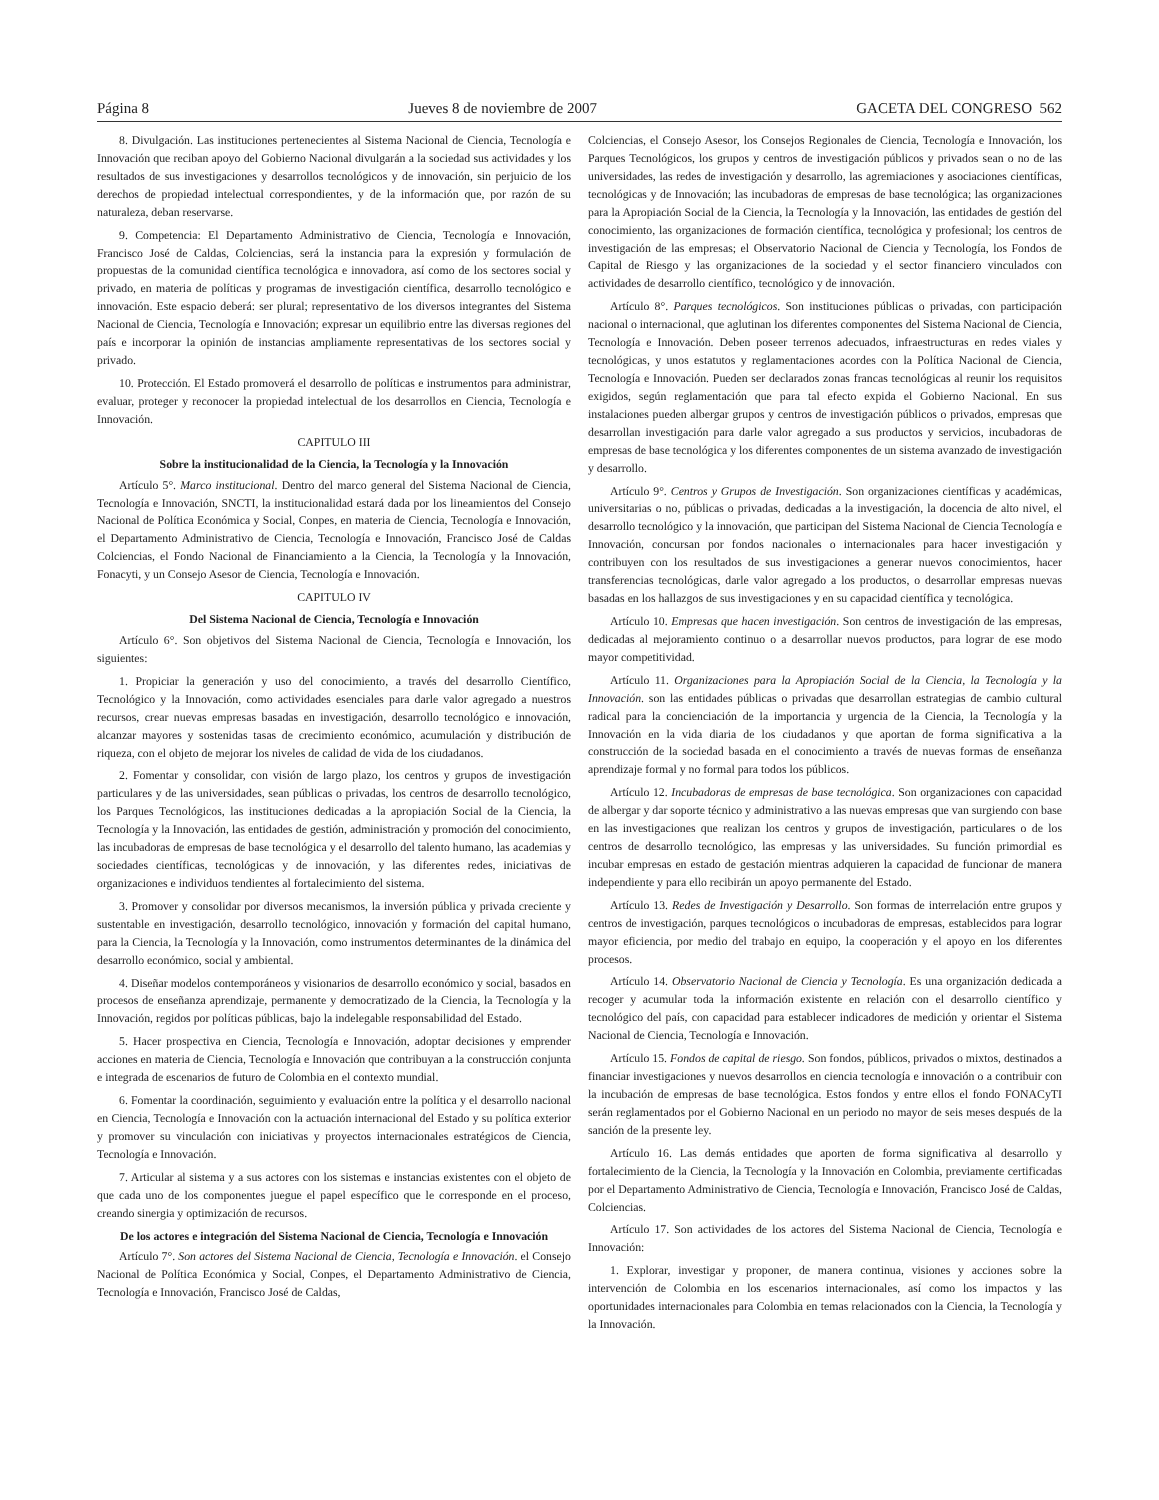Página 8 Jueves 8 de noviembre de 2007 GACETA DEL CONGRESO 562
8. Divulgación. Las instituciones pertenecientes al Sistema Nacional de Ciencia, Tecnología e Innovación que reciban apoyo del Gobierno Nacional divulgarán a la sociedad sus actividades y los resultados de sus investigaciones y desarrollos tecnológicos y de innovación, sin perjuicio de los derechos de propiedad intelectual correspondientes, y de la información que, por razón de su naturaleza, deban reservarse.
9. Competencia: El Departamento Administrativo de Ciencia, Tecnología e Innovación, Francisco José de Caldas, Colciencias, será la instancia para la expresión y formulación de propuestas de la comunidad científica tecnológica e innovadora, así como de los sectores social y privado, en materia de políticas y programas de investigación científica, desarrollo tecnológico e innovación. Este espacio deberá: ser plural; representativo de los diversos integrantes del Sistema Nacional de Ciencia, Tecnología e Innovación; expresar un equilibrio entre las diversas regiones del país e incorporar la opinión de instancias ampliamente representativas de los sectores social y privado.
10. Protección. El Estado promoverá el desarrollo de políticas e instrumentos para administrar, evaluar, proteger y reconocer la propiedad intelectual de los desarrollos en Ciencia, Tecnología e Innovación.
CAPITULO III
Sobre la institucionalidad de la Ciencia, la Tecnología y la Innovación
Artículo 5°. Marco institucional. Dentro del marco general del Sistema Nacional de Ciencia, Tecnología e Innovación, SNCTI, la institucionalidad estará dada por los lineamientos del Consejo Nacional de Política Económica y Social, Conpes, en materia de Ciencia, Tecnología e Innovación, el Departamento Administrativo de Ciencia, Tecnología e Innovación, Francisco José de Caldas Colciencias, el Fondo Nacional de Financiamiento a la Ciencia, la Tecnología y la Innovación, Fonacyti, y un Consejo Asesor de Ciencia, Tecnología e Innovación.
CAPITULO IV
Del Sistema Nacional de Ciencia, Tecnología e Innovación
Artículo 6°. Son objetivos del Sistema Nacional de Ciencia, Tecnología e Innovación, los siguientes:
1. Propiciar la generación y uso del conocimiento, a través del desarrollo Científico, Tecnológico y la Innovación, como actividades esenciales para darle valor agregado a nuestros recursos, crear nuevas empresas basadas en investigación, desarrollo tecnológico e innovación, alcanzar mayores y sostenidas tasas de crecimiento económico, acumulación y distribución de riqueza, con el objeto de mejorar los niveles de calidad de vida de los ciudadanos.
2. Fomentar y consolidar, con visión de largo plazo, los centros y grupos de investigación particulares y de las universidades, sean públicas o privadas, los centros de desarrollo tecnológico, los Parques Tecnológicos, las instituciones dedicadas a la apropiación Social de la Ciencia, la Tecnología y la Innovación, las entidades de gestión, administración y promoción del conocimiento, las incubadoras de empresas de base tecnológica y el desarrollo del talento humano, las academias y sociedades científicas, tecnológicas y de innovación, y las diferentes redes, iniciativas de organizaciones e individuos tendientes al fortalecimiento del sistema.
3. Promover y consolidar por diversos mecanismos, la inversión pública y privada creciente y sustentable en investigación, desarrollo tecnológico, innovación y formación del capital humano, para la Ciencia, la Tecnología y la Innovación, como instrumentos determinantes de la dinámica del desarrollo económico, social y ambiental.
4. Diseñar modelos contemporáneos y visionarios de desarrollo económico y social, basados en procesos de enseñanza aprendizaje, permanente y democratizado de la Ciencia, la Tecnología y la Innovación, regidos por políticas públicas, bajo la indelegable responsabilidad del Estado.
5. Hacer prospectiva en Ciencia, Tecnología e Innovación, adoptar decisiones y emprender acciones en materia de Ciencia, Tecnología e Innovación que contribuyan a la construcción conjunta e integrada de escenarios de futuro de Colombia en el contexto mundial.
6. Fomentar la coordinación, seguimiento y evaluación entre la política y el desarrollo nacional en Ciencia, Tecnología e Innovación con la actuación internacional del Estado y su política exterior y promover su vinculación con iniciativas y proyectos internacionales estratégicos de Ciencia, Tecnología e Innovación.
7. Articular al sistema y a sus actores con los sistemas e instancias existentes con el objeto de que cada uno de los componentes juegue el papel específico que le corresponde en el proceso, creando sinergia y optimización de recursos.
De los actores e integración del Sistema Nacional de Ciencia, Tecnología e Innovación
Artículo 7°. Son actores del Sistema Nacional de Ciencia, Tecnología e Innovación. el Consejo Nacional de Política Económica y Social, Conpes, el Departamento Administrativo de Ciencia, Tecnología e Innovación, Francisco José de Caldas,
Colciencias, el Consejo Asesor, los Consejos Regionales de Ciencia, Tecnología e Innovación, los Parques Tecnológicos, los grupos y centros de investigación públicos y privados sean o no de las universidades, las redes de investigación y desarrollo, las agremiaciones y asociaciones científicas, tecnológicas y de Innovación; las incubadoras de empresas de base tecnológica; las organizaciones para la Apropiación Social de la Ciencia, la Tecnología y la Innovación, las entidades de gestión del conocimiento, las organizaciones de formación científica, tecnológica y profesional; los centros de investigación de las empresas; el Observatorio Nacional de Ciencia y Tecnología, los Fondos de Capital de Riesgo y las organizaciones de la sociedad y el sector financiero vinculados con actividades de desarrollo científico, tecnológico y de innovación.
Artículo 8°. Parques tecnológicos. Son instituciones públicas o privadas, con participación nacional o internacional, que aglutinan los diferentes componentes del Sistema Nacional de Ciencia, Tecnología e Innovación. Deben poseer terrenos adecuados, infraestructuras en redes viales y tecnológicas, y unos estatutos y reglamentaciones acordes con la Política Nacional de Ciencia, Tecnología e Innovación. Pueden ser declarados zonas francas tecnológicas al reunir los requisitos exigidos, según reglamentación que para tal efecto expida el Gobierno Nacional. En sus instalaciones pueden albergar grupos y centros de investigación públicos o privados, empresas que desarrollan investigación para darle valor agregado a sus productos y servicios, incubadoras de empresas de base tecnológica y los diferentes componentes de un sistema avanzado de investigación y desarrollo.
Artículo 9°. Centros y Grupos de Investigación. Son organizaciones científicas y académicas, universitarias o no, públicas o privadas, dedicadas a la investigación, la docencia de alto nivel, el desarrollo tecnológico y la innovación, que participan del Sistema Nacional de Ciencia Tecnología e Innovación, concursan por fondos nacionales o internacionales para hacer investigación y contribuyen con los resultados de sus investigaciones a generar nuevos conocimientos, hacer transferencias tecnológicas, darle valor agregado a los productos, o desarrollar empresas nuevas basadas en los hallazgos de sus investigaciones y en su capacidad científica y tecnológica.
Artículo 10. Empresas que hacen investigación. Son centros de investigación de las empresas, dedicadas al mejoramiento continuo o a desarrollar nuevos productos, para lograr de ese modo mayor competitividad.
Artículo 11. Organizaciones para la Apropiación Social de la Ciencia, la Tecnología y la Innovación. son las entidades públicas o privadas que desarrollan estrategias de cambio cultural radical para la concienciación de la importancia y urgencia de la Ciencia, la Tecnología y la Innovación en la vida diaria de los ciudadanos y que aportan de forma significativa a la construcción de la sociedad basada en el conocimiento a través de nuevas formas de enseñanza aprendizaje formal y no formal para todos los públicos.
Artículo 12. Incubadoras de empresas de base tecnológica. Son organizaciones con capacidad de albergar y dar soporte técnico y administrativo a las nuevas empresas que van surgiendo con base en las investigaciones que realizan los centros y grupos de investigación, particulares o de los centros de desarrollo tecnológico, las empresas y las universidades. Su función primordial es incubar empresas en estado de gestación mientras adquieren la capacidad de funcionar de manera independiente y para ello recibirán un apoyo permanente del Estado.
Artículo 13. Redes de Investigación y Desarrollo. Son formas de interrelación entre grupos y centros de investigación, parques tecnológicos o incubadoras de empresas, establecidos para lograr mayor eficiencia, por medio del trabajo en equipo, la cooperación y el apoyo en los diferentes procesos.
Artículo 14. Observatorio Nacional de Ciencia y Tecnología. Es una organización dedicada a recoger y acumular toda la información existente en relación con el desarrollo científico y tecnológico del país, con capacidad para establecer indicadores de medición y orientar el Sistema Nacional de Ciencia, Tecnología e Innovación.
Artículo 15. Fondos de capital de riesgo. Son fondos, públicos, privados o mixtos, destinados a financiar investigaciones y nuevos desarrollos en ciencia tecnología e innovación o a contribuir con la incubación de empresas de base tecnológica. Estos fondos y entre ellos el fondo FONACyTI serán reglamentados por el Gobierno Nacional en un periodo no mayor de seis meses después de la sanción de la presente ley.
Artículo 16. Las demás entidades que aporten de forma significativa al desarrollo y fortalecimiento de la Ciencia, la Tecnología y la Innovación en Colombia, previamente certificadas por el Departamento Administrativo de Ciencia, Tecnología e Innovación, Francisco José de Caldas, Colciencias.
Artículo 17. Son actividades de los actores del Sistema Nacional de Ciencia, Tecnología e Innovación:
1. Explorar, investigar y proponer, de manera continua, visiones y acciones sobre la intervención de Colombia en los escenarios internacionales, así como los impactos y las oportunidades internacionales para Colombia en temas relacionados con la Ciencia, la Tecnología y la Innovación.